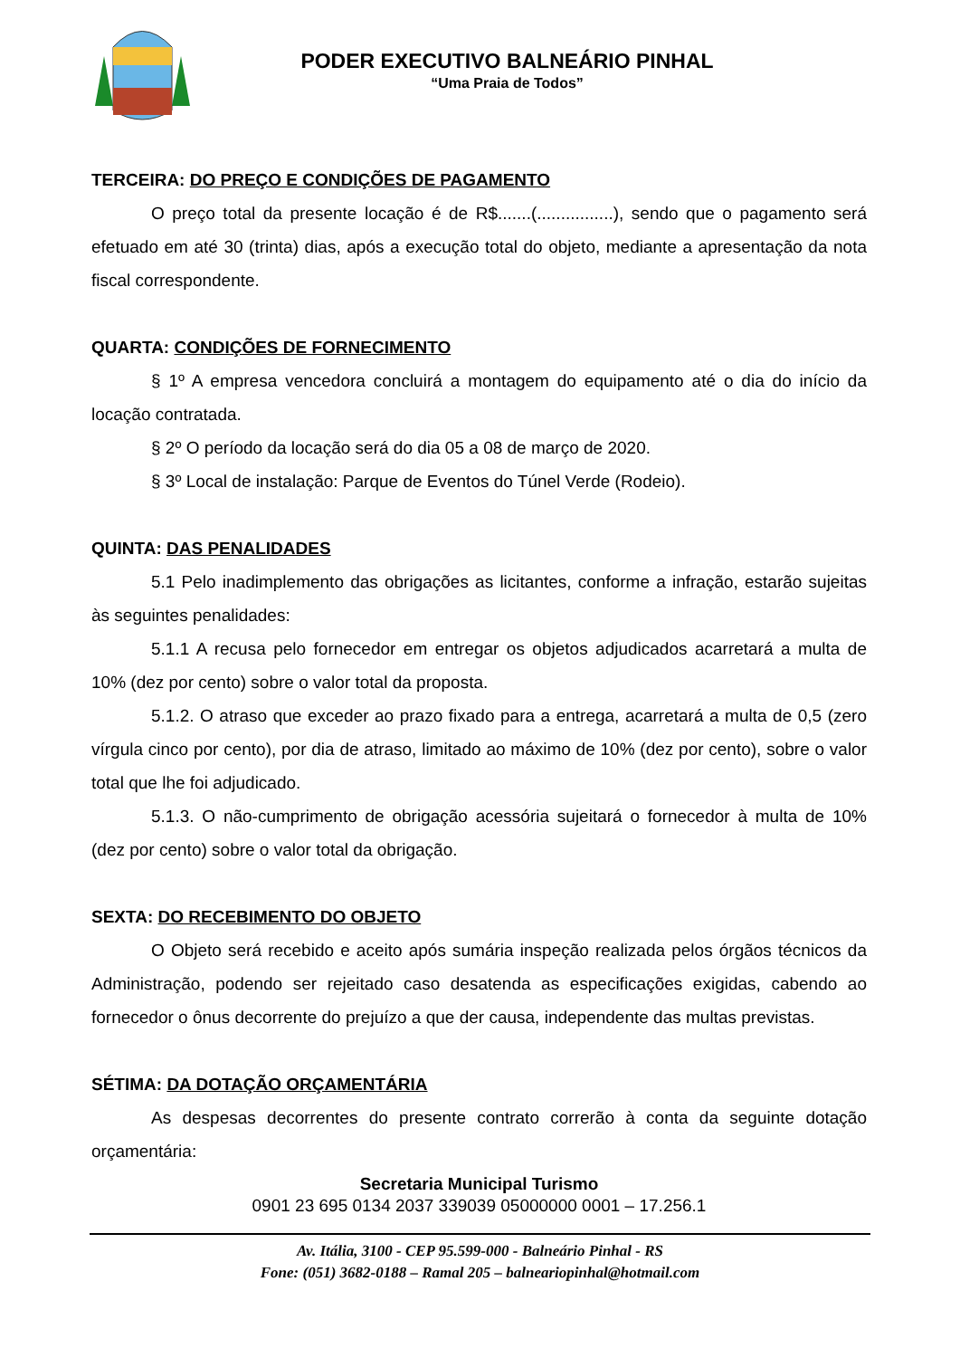PODER EXECUTIVO BALNEÁRIO PINHAL
“Uma Praia de Todos”
TERCEIRA: DO PREÇO E CONDIÇÕES DE PAGAMENTO
O preço total da presente locação é de R$.......(................), sendo que o pagamento será efetuado em até 30 (trinta) dias, após a execução total do objeto, mediante a apresentação da nota fiscal correspondente.
QUARTA: CONDIÇÕES DE FORNECIMENTO
§ 1º A empresa vencedora concluirá a montagem do equipamento até o dia do início da locação contratada.
§ 2º O período da locação será do dia 05 a 08 de março de 2020.
§ 3º Local de instalação: Parque de Eventos do Túnel Verde (Rodeio).
QUINTA: DAS PENALIDADES
5.1 Pelo inadimplemento das obrigações as licitantes, conforme a infração, estarão sujeitas às seguintes penalidades:
5.1.1 A recusa pelo fornecedor em entregar os objetos adjudicados acarretará a multa de 10% (dez por cento) sobre o valor total da proposta.
5.1.2. O atraso que exceder ao prazo fixado para a entrega, acarretará a multa de 0,5 (zero vírgula cinco por cento), por dia de atraso, limitado ao máximo de 10% (dez por cento), sobre o valor total que lhe foi adjudicado.
5.1.3. O não-cumprimento de obrigação acessória sujeitará o fornecedor à multa de 10% (dez por cento) sobre o valor total da obrigação.
SEXTA: DO RECEBIMENTO DO OBJETO
O Objeto será recebido e aceito após sumária inspeção realizada pelos órgãos técnicos da Administração, podendo ser rejeitado caso desatenda as especificações exigidas, cabendo ao fornecedor o ônus decorrente do prejuízo a que der causa, independente das multas previstas.
SÉTIMA: DA DOTAÇÃO ORÇAMENTÁRIA
As despesas decorrentes do presente contrato correrão à conta da seguinte dotação orçamentária:
Secretaria Municipal Turismo
0901 23 695 0134 2037 339039 05000000 0001 – 17.256.1
Av. Itália, 3100 - CEP 95.599-000 - Balneário Pinhal - RS
Fone: (051) 3682-0188 – Ramal 205 – balneariopinhal@hotmail.com